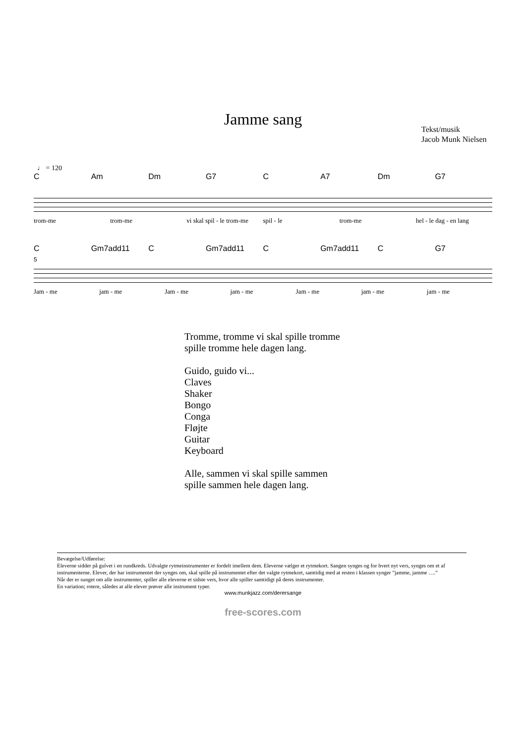Jamme sang
Tekst/musik
Jacob Munk Nielsen
♩ = 120
C Am Dm G7 C A7 Dm G7
trom-me trom-me vi skal spil - le trom-me spil - le trom-me hel - le dag - en lang
C Gm7add11 C Gm7add11 C Gm7add11 C G7
5
Jam - me jam - me Jam - me jam - me Jam - me jam - me jam - me
Tromme, tromme vi skal spille tromme
spille tromme hele dagen lang.
Guido, guido vi...
Claves
Shaker
Bongo
Conga
Fløjte
Guitar
Keyboard
Alle, sammen vi skal spille sammen
spille sammen hele dagen lang.
Bevægelse/Udførelse:
Eleverne sidder på gulvet i en rundkreds. Udvalgte rytmeinstrumenter er fordelt imellem dem. Eleverne vælger et rytmekort. Sangen synges og for hvert nyt vers, synges om et af instrumenterne. Elever, der har instrumentet der synges om, skal spille på instrumentet efter det valgte rytmekort, samtidig med at resten i klassen synger ”jamme, jamme ….”
Når der er sunget om alle instrumenter, spiller alle eleverne et sidste vers, hvor alle spiller samtidigt på deres instrumenter.
En variation; rotere, således at alle elever prøver alle instrument typer.
www.munkjazz.com/derersange
free-scores.com